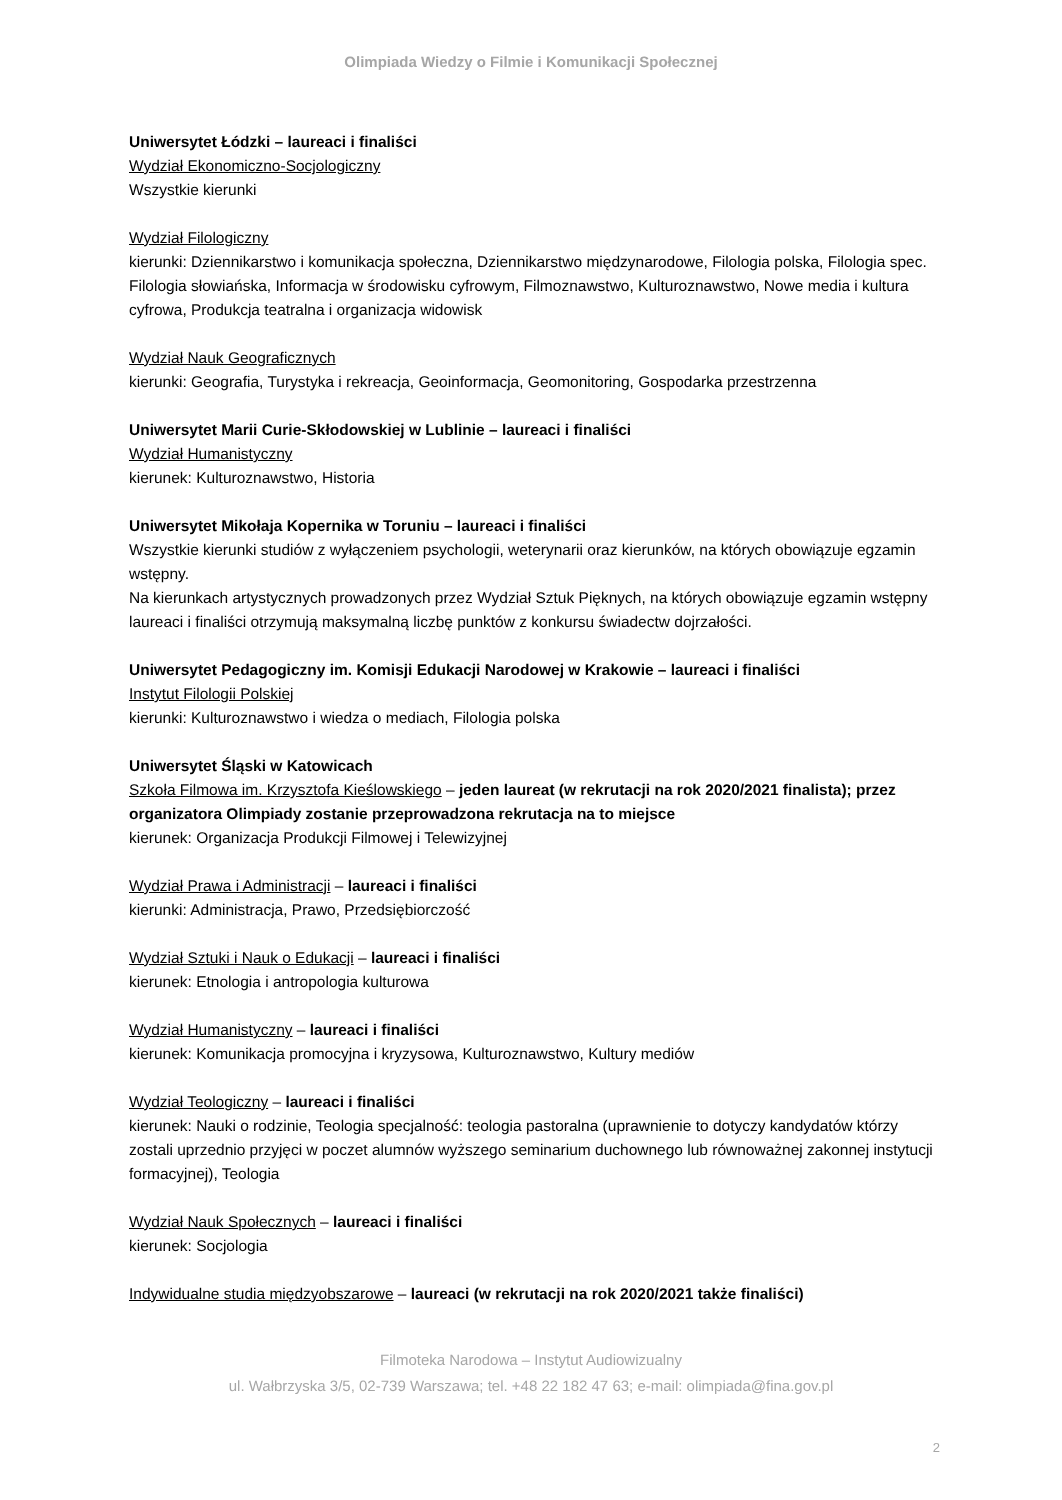Olimpiada Wiedzy o Filmie i Komunikacji Społecznej
Uniwersytet Łódzki – laureaci i finaliści
Wydział Ekonomiczno-Socjologiczny
Wszystkie kierunki
Wydział Filologiczny
kierunki: Dziennikarstwo i komunikacja społeczna, Dziennikarstwo międzynarodowe, Filologia polska, Filologia spec. Filologia słowiańska, Informacja w środowisku cyfrowym, Filmoznawstwo, Kulturoznawstwo, Nowe media i kultura cyfrowa, Produkcja teatralna i organizacja widowisk
Wydział Nauk Geograficznych
kierunki: Geografia, Turystyka i rekreacja, Geoinformacja, Geomonitoring, Gospodarka przestrzenna
Uniwersytet Marii Curie-Skłodowskiej w Lublinie – laureaci i finaliści
Wydział Humanistyczny
kierunek: Kulturoznawstwo, Historia
Uniwersytet Mikołaja Kopernika w Toruniu – laureaci i finaliści
Wszystkie kierunki studiów z wyłączeniem psychologii, weterynarii oraz kierunków, na których obowiązuje egzamin wstępny.
Na kierunkach artystycznych prowadzonych przez Wydział Sztuk Pięknych, na których obowiązuje egzamin wstępny laureaci i finaliści otrzymują maksymalną liczbę punktów z konkursu świadectw dojrzałości.
Uniwersytet Pedagogiczny im. Komisji Edukacji Narodowej w Krakowie – laureaci i finaliści
Instytut Filologii Polskiej
kierunki: Kulturoznawstwo i wiedza o mediach, Filologia polska
Uniwersytet Śląski w Katowicach
Szkoła Filmowa im. Krzysztofa Kieślowskiego – jeden laureat (w rekrutacji na rok 2020/2021 finalista); przez organizatora Olimpiady zostanie przeprowadzona rekrutacja na to miejsce
kierunek: Organizacja Produkcji Filmowej i Telewizyjnej
Wydział Prawa i Administracji – laureaci i finaliści
kierunki: Administracja, Prawo, Przedsiębiorczość
Wydział Sztuki i Nauk o Edukacji – laureaci i finaliści
kierunek: Etnologia i antropologia kulturowa
Wydział Humanistyczny – laureaci i finaliści
kierunek: Komunikacja promocyjna i kryzysowa, Kulturoznawstwo, Kultury mediów
Wydział Teologiczny – laureaci i finaliści
kierunek: Nauki o rodzinie, Teologia specjalność: teologia pastoralna (uprawnienie to dotyczy kandydatów którzy zostali uprzednio przyjęci w poczet alumnów wyższego seminarium duchownego lub równoważnej zakonnej instytucji formacyjnej), Teologia
Wydział Nauk Społecznych – laureaci i finaliści
kierunek: Socjologia
Indywidualne studia międzyobszarowe – laureaci (w rekrutacji na rok 2020/2021 także finaliści)
Filmoteka Narodowa – Instytut Audiowizualny
ul. Wałbrzyska 3/5, 02-739 Warszawa; tel. +48 22 182 47 63; e-mail: olimpiada@fina.gov.pl
2